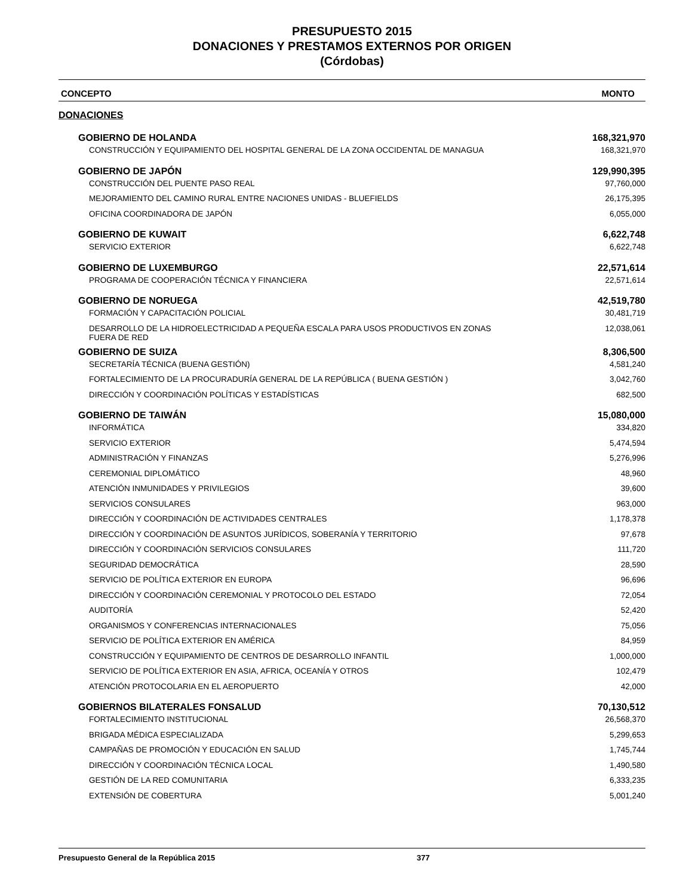PRESUPUESTO 2015
DONACIONES Y PRESTAMOS EXTERNOS POR ORIGEN
(Córdobas)
CONCEPTO MONTO
DONACIONES
| GOBIERNO DE HOLANDA | 168,321,970 |
| CONSTRUCCIÓN Y EQUIPAMIENTO DEL HOSPITAL GENERAL DE LA ZONA OCCIDENTAL DE MANAGUA | 168,321,970 |
| GOBIERNO DE JAPÓN | 129,990,395 |
| CONSTRUCCIÓN DEL PUENTE PASO REAL | 97,760,000 |
| MEJORAMIENTO DEL CAMINO RURAL ENTRE NACIONES UNIDAS - BLUEFIELDS | 26,175,395 |
| OFICINA COORDINADORA DE JAPÓN | 6,055,000 |
| GOBIERNO DE KUWAIT | 6,622,748 |
| SERVICIO EXTERIOR | 6,622,748 |
| GOBIERNO DE LUXEMBURGO | 22,571,614 |
| PROGRAMA DE COOPERACIÓN TÉCNICA Y FINANCIERA | 22,571,614 |
| GOBIERNO DE NORUEGA | 42,519,780 |
| FORMACIÓN Y CAPACITACIÓN POLICIAL | 30,481,719 |
| DESARROLLO DE LA HIDROELECTRICIDAD A PEQUEÑA ESCALA PARA USOS PRODUCTIVOS EN ZONAS FUERA DE RED | 12,038,061 |
| GOBIERNO DE SUIZA | 8,306,500 |
| SECRETARÍA TÉCNICA (BUENA GESTIÓN) | 4,581,240 |
| FORTALECIMIENTO DE LA PROCURADURÍA GENERAL DE LA REPÚBLICA ( BUENA GESTIÓN ) | 3,042,760 |
| DIRECCIÓN Y COORDINACIÓN POLÍTICAS Y ESTADÍSTICAS | 682,500 |
| GOBIERNO DE TAIWÁN | 15,080,000 |
| INFORMÁTICA | 334,820 |
| SERVICIO EXTERIOR | 5,474,594 |
| ADMINISTRACIÓN Y FINANZAS | 5,276,996 |
| CEREMONIAL DIPLOMÁTICO | 48,960 |
| ATENCIÓN INMUNIDADES Y PRIVILEGIOS | 39,600 |
| SERVICIOS CONSULARES | 963,000 |
| DIRECCIÓN Y COORDINACIÓN DE ACTIVIDADES CENTRALES | 1,178,378 |
| DIRECCIÓN Y COORDINACIÓN DE ASUNTOS JURÍDICOS, SOBERANÍA Y TERRITORIO | 97,678 |
| DIRECCIÓN Y COORDINACIÓN SERVICIOS CONSULARES | 111,720 |
| SEGURIDAD DEMOCRÁTICA | 28,590 |
| SERVICIO DE POLÍTICA EXTERIOR EN EUROPA | 96,696 |
| DIRECCIÓN Y COORDINACIÓN CEREMONIAL Y PROTOCOLO DEL ESTADO | 72,054 |
| AUDITORÍA | 52,420 |
| ORGANISMOS Y CONFERENCIAS INTERNACIONALES | 75,056 |
| SERVICIO DE POLÍTICA EXTERIOR EN AMÉRICA | 84,959 |
| CONSTRUCCIÓN Y EQUIPAMIENTO DE CENTROS DE DESARROLLO INFANTIL | 1,000,000 |
| SERVICIO DE POLÍTICA EXTERIOR EN ASIA, AFRICA, OCEANÍA Y OTROS | 102,479 |
| ATENCIÓN PROTOCOLARIA EN EL AEROPUERTO | 42,000 |
| GOBIERNOS BILATERALES FONSALUD | 70,130,512 |
| FORTALECIMIENTO INSTITUCIONAL | 26,568,370 |
| BRIGADA MÉDICA ESPECIALIZADA | 5,299,653 |
| CAMPAÑAS DE PROMOCIÓN Y EDUCACIÓN EN SALUD | 1,745,744 |
| DIRECCIÓN Y COORDINACIÓN TÉCNICA LOCAL | 1,490,580 |
| GESTIÓN DE LA RED COMUNITARIA | 6,333,235 |
| EXTENSIÓN DE COBERTURA | 5,001,240 |
Presupuesto General de la República 2015 377